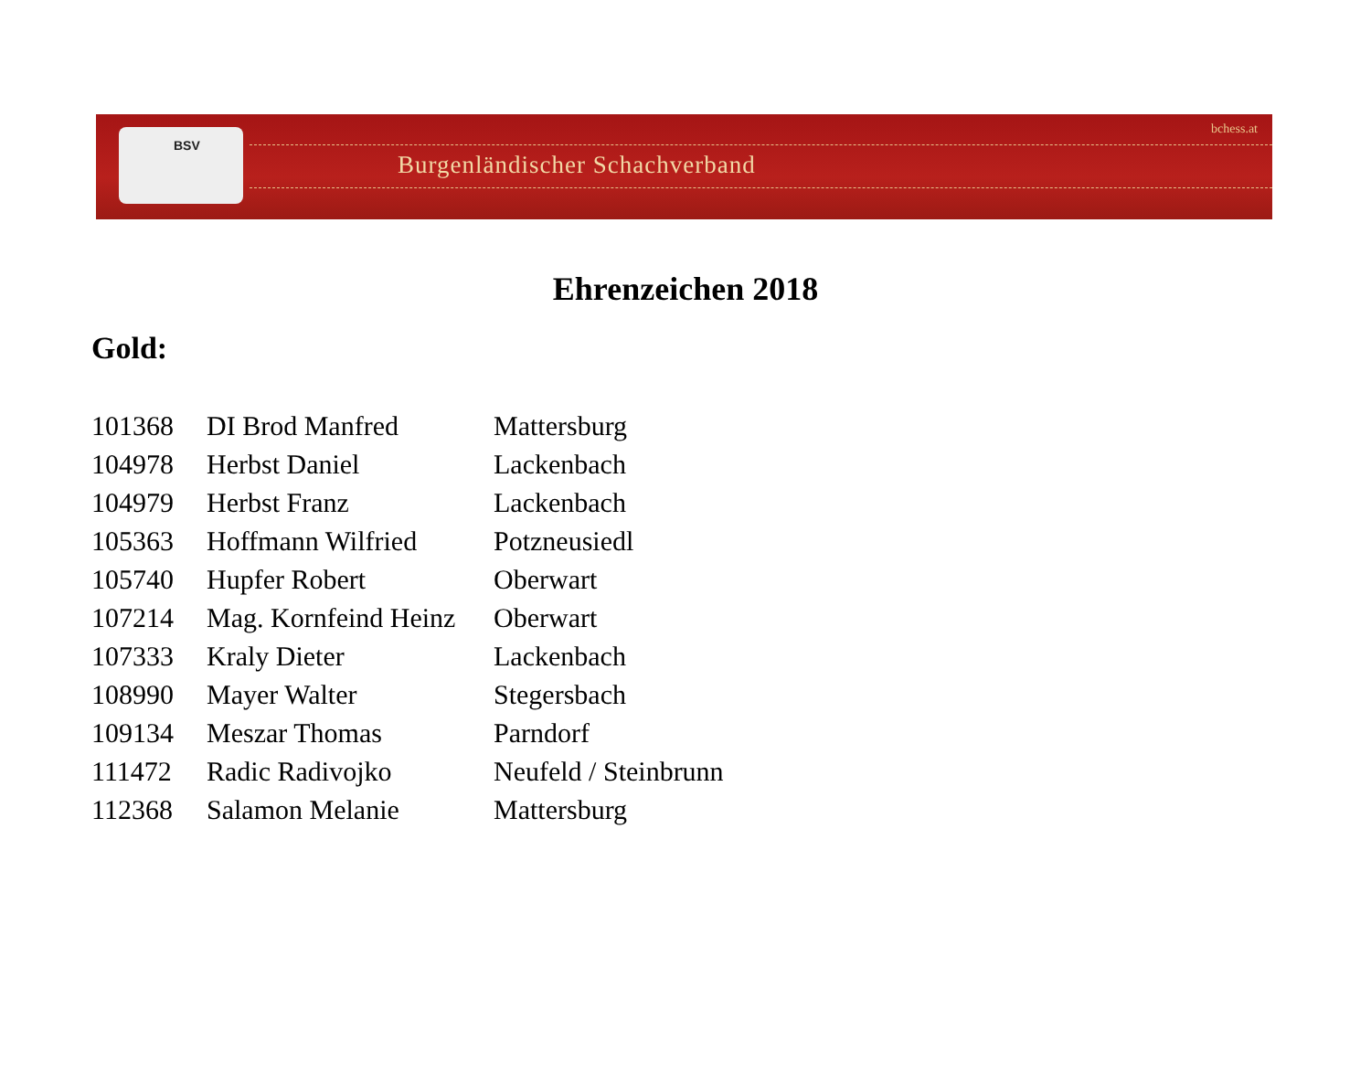BSV
Burgenländischer Schachverband
bchess.at
Ehrenzeichen 2018
Gold:
| 101368 | DI Brod Manfred | Mattersburg |
| 104978 | Herbst Daniel | Lackenbach |
| 104979 | Herbst Franz | Lackenbach |
| 105363 | Hoffmann Wilfried | Potzneusiedl |
| 105740 | Hupfer Robert | Oberwart |
| 107214 | Mag. Kornfeind Heinz | Oberwart |
| 107333 | Kraly Dieter | Lackenbach |
| 108990 | Mayer Walter | Stegersbach |
| 109134 | Meszar Thomas | Parndorf |
| 111472 | Radic Radivojko | Neufeld / Steinbrunn |
| 112368 | Salamon Melanie | Mattersburg |